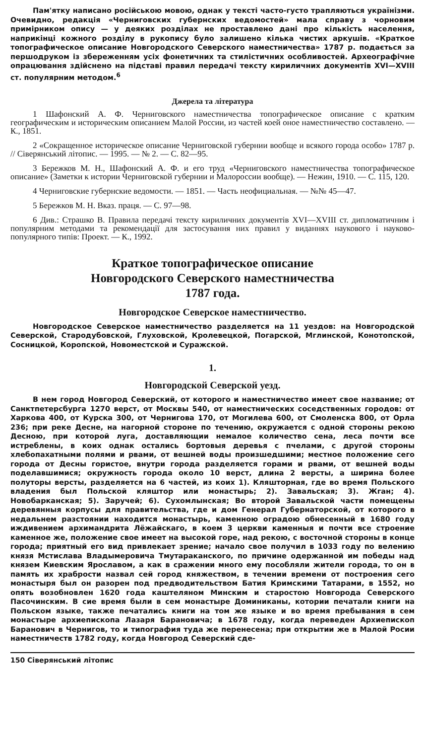Пам'ятку написано російською мовою, однак у тексті часто-густо трапляються українізми. Очевидно, редакція «Черниговских губернских ведомостей» мала справу з чорновим примірником опису — у деяких розділах не проставлено дані про кількість населення, наприкінці кожного розділу в рукопису було залишено кілька чистих аркушів. «Краткое топографическое описание Новгородского Северского наместничества» 1787 р. подається за першодруком із збереженням усіх фонетичних та стилістичних особливостей. Археографічне опрацювання здійснено на підставі правил передачі тексту кириличних документів XVI—XVIII ст. популярним методом.<sup>6</sup>
Джерела та література
1 Шафонский А. Ф. Черниговского наместничества топографическое описание с кратким географическим и историческим описанием Малой России, из частей коей оное наместничество составлено. — К., 1851.
2 «Сокращенное историческое описание Черниговской губернии вообще и всякого города особо» 1787 р. // Сіверянський літопис. — 1995. — № 2. — С. 82—95.
3 Бережков М. Н., Шафонский А. Ф. и его труд «Черниговского наместничества топографическое описание» (Заметки к истории Черниговской губернии и Малороссии вообще). — Нежин, 1910. — С. 115, 120.
4 Черниговские губернские ведомости. — 1851. — Часть неофициальная. — №№ 45—47.
5 Бережков М. Н. Вказ. праця. — С. 97—98.
6 Див.: Страшко В. Правила передачі тексту кириличних документів XVI—XVIII ст. дипломатичним і популярним методами та рекомендації для застосування них правил у виданнях наукового і науково-популярного типів: Проект. — К., 1992.
Краткое топографическое описание
Новгородского Северского наместничества
1787 года.
Новгородское Северское наместничество.
Новгородское Северское наместничество разделяется на 11 уездов: на Новгородской Северской, Стародубовской, Глуховской, Кролевецкой, Погарской, Мглинской, Конотопской, Сосницкой, Коропской, Новоместской и Суражской.
1.
Новгородской Северской уезд.
В нем город Новгород Северский, от которого и наместничество имеет свое название; от Санктпетерсбурга 1270 верст, от Москвы 540, от наместнических соседственных городов: от Харкова 400, от Курска 300, от Чернигова 170, от Могилева 600, от Смоленска 800, от Орла 236; при реке Десне, на нагорной стороне по течению, окружается с одной стороны рекою Десною, при которой луга, доставляющии немалое количество сена, леса почти все истреблены, в коих однак остались бортовыя деревья с пчелами, с другой стороны хлебопахатными полями и рвами, от вешней воды произшедшими; местное положение сего города от Десны гористое, внутри города разделяется горами и рвами, от вешней воды поделавшимися; окружность города около 10 верст, длина 2 версты, а ширина более полуторы версты, разделяется на 6 частей, из коих 1). Кляшторная, где во время Польского владения был Польской кляштор или монастырь; 2). Завальская; 3). Жган; 4). Новобарканская; 5). Заручей; 6). Сухомлынская; Во второй Завальской части помещены деревянныя корпусы для правительства, где и дом Генерал Губернаторской, от которого в недальнем разстоянии находится монастырь, каменною оградою обнесенный в 1680 году иждивением архимандрита Лёжайскаго, в коем 3 церкви каменныя и почти все строение каменное же, положение свое имеет на высокой горе, над рекою, с восточной стороны в конце города; приятный его вид привлекает зрение; начало свое получил в 1033 году по велению князя Мстислава Владымеровича Тмутараканского, по причине одержанной им победы над князем Киевским Ярославом, а как в сражении много ему пособляли жители города, то он в память их храбрости назвал сей город княжеством, в течении времени от построения сего монастыря был он разорен под предводительством Батия Кримскими Татарами, в 1552, но опять возобновлен 1620 года каштеляном Минским и старостою Новгорода Северского Пасочинским. В сие время были в сем монастыре Доминиканы, котории печатали книги на Польском языке, также печатались книги на том же языке и во время пребывания в сем монастыре архиепископа Лазаря Барановича; в 1678 году, когда переведен Архиепископ Баранович в Чернигов, то и типография туда же перенесена; при открытии же в Малой Росии наместничеств 1782 году, когда Новгород Северский сде-
150 Сіверянський літопис